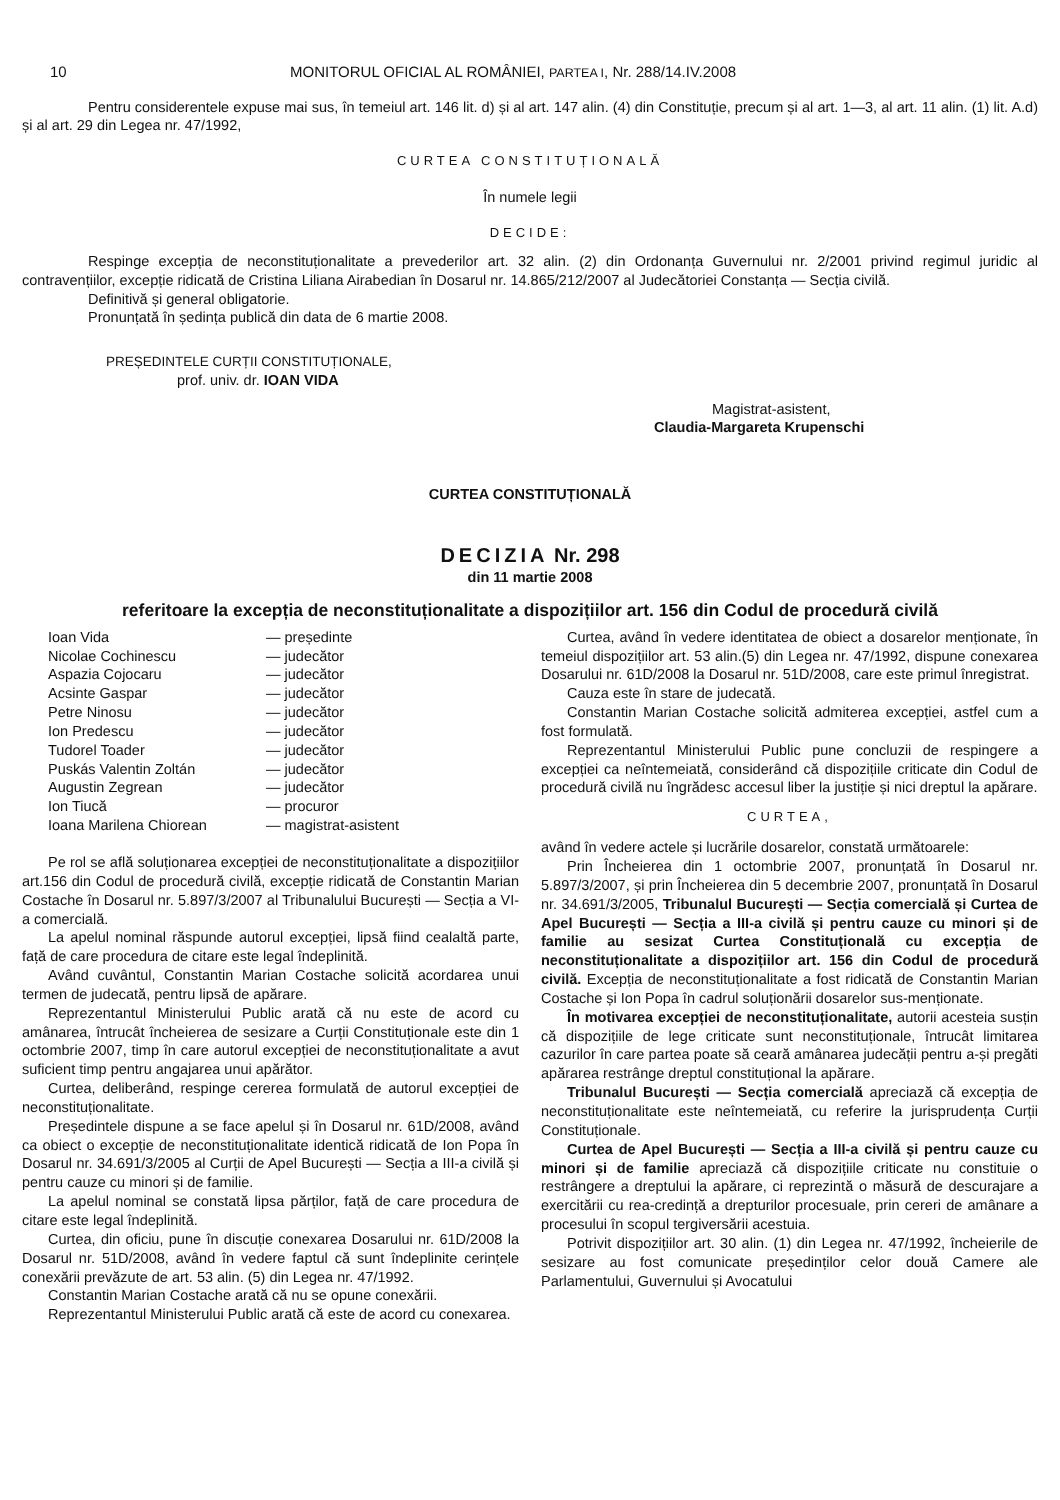10 MONITORUL OFICIAL AL ROMÂNIEI, PARTEA I, Nr. 288/14.IV.2008
Pentru considerentele expuse mai sus, în temeiul art. 146 lit. d) și al art. 147 alin. (4) din Constituție, precum și al art. 1—3, al art. 11 alin. (1) lit. A.d) și al art. 29 din Legea nr. 47/1992,
CURTEA CONSTITUȚIONALĂ
În numele legii
DECIDE:
Respinge excepția de neconstituționalitate a prevederilor art. 32 alin. (2) din Ordonanța Guvernului nr. 2/2001 privind regimul juridic al contravențiilor, excepție ridicată de Cristina Liliana Airabedian în Dosarul nr. 14.865/212/2007 al Judecătoriei Constanța — Secția civilă.
Definitivă și general obligatorie.
Pronunțată în ședința publică din data de 6 martie 2008.
PREȘEDINTELE CURȚII CONSTITUȚIONALE,
prof. univ. dr. IOAN VIDA
Magistrat-asistent,
Claudia-Margareta Krupenschi
CURTEA CONSTITUȚIONALĂ
DECIZIA Nr. 298
din 11 martie 2008
referitoare la excepția de neconstituționalitate a dispozițiilor art. 156 din Codul de procedură civilă
| Ioan Vida | — președinte |
| Nicolae Cochinescu | — judecător |
| Aspazia Cojocaru | — judecător |
| Acsinte Gaspar | — judecător |
| Petre Ninosu | — judecător |
| Ion Predescu | — judecător |
| Tudorel Toader | — judecător |
| Puskás Valentin Zoltán | — judecător |
| Augustin Zegrean | — judecător |
| Ion Tiucă | — procuror |
| Ioana Marilena Chiorean | — magistrat-asistent |
Pe rol se află soluționarea excepției de neconstituționalitate a dispozițiilor art.156 din Codul de procedură civilă, excepție ridicată de Constantin Marian Costache în Dosarul nr. 5.897/3/2007 al Tribunalului București — Secția a VI-a comercială.
La apelul nominal răspunde autorul excepției, lipsă fiind cealaltă parte, față de care procedura de citare este legal îndeplinită.
Având cuvântul, Constantin Marian Costache solicită acordarea unui termen de judecată, pentru lipsă de apărare.
Reprezentantul Ministerului Public arată că nu este de acord cu amânarea, întrucât încheierea de sesizare a Curții Constituționale este din 1 octombrie 2007, timp în care autorul excepției de neconstituționalitate a avut suficient timp pentru angajarea unui apărător.
Curtea, deliberând, respinge cererea formulată de autorul excepției de neconstituționalitate.
Președintele dispune a se face apelul și în Dosarul nr. 61D/2008, având ca obiect o excepție de neconstituționalitate identică ridicată de Ion Popa în Dosarul nr. 34.691/3/2005 al Curții de Apel București — Secția a III-a civilă și pentru cauze cu minori și de familie.
La apelul nominal se constată lipsa părților, față de care procedura de citare este legal îndeplinită.
Curtea, din oficiu, pune în discuție conexarea Dosarului nr. 61D/2008 la Dosarul nr. 51D/2008, având în vedere faptul că sunt îndeplinite cerințele conexării prevăzute de art. 53 alin. (5) din Legea nr. 47/1992.
Constantin Marian Costache arată că nu se opune conexării.
Reprezentantul Ministerului Public arată că este de acord cu conexarea.
Curtea, având în vedere identitatea de obiect a dosarelor menționate, în temeiul dispozițiilor art. 53 alin.(5) din Legea nr. 47/1992, dispune conexarea Dosarului nr. 61D/2008 la Dosarul nr. 51D/2008, care este primul înregistrat.
Cauza este în stare de judecată.
Constantin Marian Costache solicită admiterea excepției, astfel cum a fost formulată.
Reprezentantul Ministerului Public pune concluzii de respingere a excepției ca neîntemeiată, considerând că dispozițiile criticate din Codul de procedură civilă nu îngrădesc accesul liber la justiție și nici dreptul la apărare.
CURTEA,
având în vedere actele și lucrările dosarelor, constată următoarele:
Prin Încheierea din 1 octombrie 2007, pronunțată în Dosarul nr. 5.897/3/2007, și prin Încheierea din 5 decembrie 2007, pronunțată în Dosarul nr. 34.691/3/2005, Tribunalul București — Secția comercială și Curtea de Apel București — Secția a III-a civilă și pentru cauze cu minori și de familie au sesizat Curtea Constituțională cu excepția de neconstituționalitate a dispozițiilor art. 156 din Codul de procedură civilă. Excepția de neconstituționalitate a fost ridicată de Constantin Marian Costache și Ion Popa în cadrul soluționării dosarelor sus-menționate.
În motivarea excepției de neconstituționalitate, autorii acesteia susțin că dispozițiile de lege criticate sunt neconstituționale, întrucât limitarea cazurilor în care partea poate să ceară amânarea judecății pentru a-și pregăti apărarea restrânge dreptul constituțional la apărare.
Tribunalul București — Secția comercială apreciază că excepția de neconstituționalitate este neîntemeiată, cu referire la jurisprudența Curții Constituționale.
Curtea de Apel București — Secția a III-a civilă și pentru cauze cu minori și de familie apreciază că dispozițiile criticate nu constituie o restrângere a dreptului la apărare, ci reprezintă o măsură de descurajare a exercitării cu rea-credință a drepturilor procesuale, prin cereri de amânare a procesului în scopul tergiversării acestuia.
Potrivit dispozițiilor art. 30 alin. (1) din Legea nr. 47/1992, încheierile de sesizare au fost comunicate președinților celor două Camere ale Parlamentului, Guvernului și Avocatului